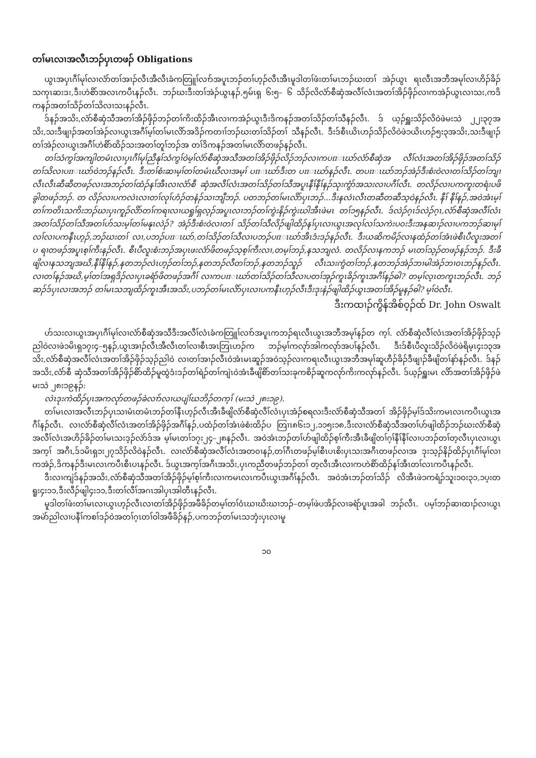တၢ်မၤလၢအလီၤဘၣ်ပှၤတဖၣ် Obligations
ယွၤအပှၤဂီၢ်မုၢ်လၢလံာ်တၢ်အၢၣ်လီၤအီလီၤခံကတြူၢ်လၢာ်အပူၤဘၣ်တၢ်ဟ့ၣ်လီၤအီၤမူဒါတၢ်ဖံးတၢ်မၤဘၣ်ဃးတၢ် အဲၣ်ယွၤ ရၤလီၤအဘီအမုၢ်လၢဟိၣ်ခိၣ်သကုၤဆးဒး,ဒီးဟဲစိာ်အလၤကပီၤနၣ်လီၤ. ဘၣ်ဃးဒီးတၢ်အဲၣ်ယွၤနၣ်,၅မ်ၤရှ ၆း၅– ၆ သိၣ်လိလံာ်စီဆှံအလီၢ်လံၤအတၢ်အိၣ်ဖှိၣ်လၢကအဲၣ်ယွၤလၢသး,ကဒိကနၣ်အတၢ်သိၣ်တၢ်သိလၢသးနၣ်လီၤ.
ဒ်နၣ်အသိး,လံာ်စီဆှံသီအတၢ်အိၣ်ဖှိၣ်ဘၣ်တၢ်ကိးထိၣ်အီၤလၢကအဲၣ်ယွၤဒီးဒိကနၣ်အတၢ်သိၣ်တၢ်သီနၣ်လီၤ. ဒ် ယ့ၣ်ရှူးသိၣ်လိဝဲဖဲမးသဲ ၂၂း၃၇အသိး,သးဒီဖျၢၣ်အတၢ်အဲၣ်လၢယွၤအဂီၢ်မ့ၢ်တၢ်မၤလိာ်အဒိၣ်ကတၢၢ်ဘၣ်ဃးတၢ်သိၣ်တၢ် သီနၣ်လီၤ. ဒီးဒ်စီၤယိၤဟၣ်သိၣ်လိဝဲဖဲ၁ယိၤဟၣ်၅း၃အသိး,သးဒီဖျၢၣ်တၢ်အဲၣ်လၢယွၤအဂီၢ်ဟဲစိာ်ထိၣ်သးအတၢ်တူၢ်ဘၣ်အ တၢ်ဒိကနၣ်အတၢ်မၤလိာ်တဖၣ်နၣ်လီၤ.
တၢ်သံကွၢ်အကျါတမံၤလၢပှၤဂီၢ်မုၢ်ညီနုၢ်သံကွၢ်ဝဲမ့ၢ်လံာ်စီဆှံအသီအတၢ်အိၣ်ဖှိၣ်လိၣ်ဘၣ်လၢကပπၤဃာ်လံာ်စီဆှံအ လီၢ်လံၤအတၢ်အိၣ်ဖှိၣ်အတၢ်သိၣ်တၢ်သိလၢပπၤဃာ်ဝဲဘၣ်နၣ်လီၤ. ဒီးတၢ်စံးဆၢမ့ၢ်တၢ်တမံၤဃီလၢအမ့ၢ် ပπၤဃာ်ဒီးတ ပπၤဃာ်နၣ်လီၤ. တပπၤဃာ်ဘၣ်အဲၣ်ဒီးစံးဝဲလၢတၢ်သိၣ်တၢ်ဘျၢလီၤလီၤဆီဆီတဖၣ်လၢအဘၣ်တၢ်ထံၣ်နၢ်အီၤလၢလံာ်စီ ဆှံအလီၢ်လံၤအတၢ်သိၣ်တၢ်သီအပူၤနီၢ်နီၢ်နၣ်သုးကွံာ်အသးလၢပဂီၢ်လီၤ. တလိၣ်လၢပကကူးတရံးပဖိခွါတဖၣ်ဘၣ်. တ လိၣ်လၢပကလဲၤလၢတၢ်လုၢ်ဟံၣ်တနံၣ်သၢဘျီဘၣ်. ပတဘၣ်တၢ်မၤလိာ်ပှၤဘၣ်...ဒီးနလဲၤလီၤတဆီတဆီသ့ဝဲနၣ်လီၤ. နီၢ် နီၢ်နၣ်,အဝဲအံၤမ့ၢ်တၢ်ကတိၤသကိးဘၣ်ဃးပှၤကူၣ်လိာ်တၢ်ကရၢလၢယရှုၢ်ရှလ့ၣ်အပူၤလၢဘၣ်တၢ်ကွဲးနိၣ်ကွဲးဃါအီၤဖဲမၤ တၢ်၁၅နၣ်လီၤ. ဒ်လဲၣ်ဂ့ၤဒ်လဲၣ်ဂ့ၤ,လံာ်စီဆှံအလီၢ်လံၤအတၢ်သိၣ်တၢ်သီအတၢ်ဟ်သးမ့ၢ်တၢ်မနုၤလဲၣ်? အဲၣ်ဒီးစံးဝဲလၢတၢ် သိၣ်တၢ်သီလိၣ်ဖျါထိၣ်နၢ်ပှၤလၢယွၤအလုၢ်လၢ်သကဲးပ၀းဒီးအနဆၢၣ်လၢပကဘၣ်ဆၢမုၢ်လၢ်လၢပကနီၤဟ့ၣ်,ဘၣ်ဃးတၢ် လၢ,ပဘၣ်ပπၤဃာ်,တၢ်သိၣ်တၢ်သီလၢပဘၣ်ပπၤဃာ်အီၤဒံးဒၣ်နၣ်လီၤ. ဒီးယဆိကမိၣ်လၢနထံၣ်တၢ်အံၤဖဲစီၤပီလူးအတၢ်ပ ရၢတဖၣ်အပူၤစ့ၢ်ကီးနၣ်လီၤ. စီၤပီလူးစံးဘၣ်အပှၤဖးလံာ်ဖိတဖၣ်သ့စ့ၢ်ကီးလၢ,တမ့ၢ်ဘၣ်,နသဘျလံ. တလိၣ်လၢနကဘၣ် မၤတၢ်သ့ၣ်တဖၣ်နၣ်ဘၣ်. ဒီးခီဖျိလၢနသဘျအဃိ,နီၢ်နီၢ်နၣ်,နတဘၣ်လဲၤဟ့ၣ်တၢ်ဘၣ်,နတဘၣ်လီတၢ်ဘၣ်,နတဘၣ်သူၣ် လီၤသးကွံတၢ်ဘၣ်,နတဘၣ်အဲၣ်ဘၢမါအဲၣ်ဘၢဝၤဘၣ်နၣ်လီၤ. လၢတၢ်နၣ်အဃိ,မ့ၢ်တၢ်အရှဒိၣ်လၢပှၤခရံာ်ဖိတဖၣ်အဂီၢ် လၢကပπၤဃာ်တၢ်သိၣ်တၢ်သီလၢပတၢ်အုၣ်ကူၤခိၣ်ကူၤအဂီၢ်နၣ်ဓါ? တမ့ၢ်လ့ၤတကူၤဘၣ်လီၤ. ဘၣ်ဆၣ်ဒ်ပှၤလၢအဘၣ် တၢ်မၤသဘျထိၣ်ကူၤအီၤအသိး,ပဘၣ်တၢ်မၤလိာ်ပှၤလၢပကနီၤဟ့ၣ်လီၤဒီးဒုးနဲၣ်ဖျါထိၣ်ယွၤအတၢ်အိၣ်မူနၣ်ဓါ? မ့ၢ်ဝဲလီၤ.
ဒီးကထၢၣ်ကွိန်အိစ်ဝ့ၣ်ထ် Dr. John Oswalt
ဟ်သးလၢယွၤအပှၤဂီၢ်မုၢ်လၢလံာ်စီဆှံအသီဒီးအလီၢ်လံၤခံကတြူၢ်လၢာ်အပူၤကဘၣ်ရၤလီၤယွၤအဘီအမုၢ်နၣ်တ က့ၢ်. လံာ်စီဆှံလီၢ်လံၤအတၢ်အိၣ်ဖှိၣ်သ့ၣ်ညါဝဲလၢဖဲ၁မိၤရှ၁၇း၄–၅နၣ်,ယွၤအၢၣ်လီၤအီလီၤတၢ်လၢစီၤအၤဘြၤဟၣ်က ဘၣ်မ့ၢ်ကလုာ်အါကလုာ်အပၢ်နၣ်လီၤ. ဒီးဒ်စီၤပီလူးသိၣ်လိဝဲဖဲရိမ့ၤ၄း၁၃အသိး,လံာ်စီဆှံအလီၢ်လံၤအတၢ်အိၣ်ဖှိၣ်သ့ၣ်ညါဝဲ လၢတၢ်အၢၣ်လီၤဝဲအံၤမၤဆူၣ်အဝဲသ့ၣ်လၢကရၤလီၤယွၤအဘီအမုၢ်ဆူဟီၣ်ခိၣ်ဒီဖျၢၣ်ခီဖျိတၢ်နာ်နၣ်လီၤ. ဒ်နၣ်အသိး,လံာ်စီ ဆှံသီအတၢ်အိၣ်ဖှိၣ်စိာ်ထိၣ်မူထွဲဒံးဒၣ်တၢ်ရဲၣ်တၢ်ကျဲၤဝဲအံၤခီဖျိစိာ်တၢ်သးခုကစိၣ်ဆူကလုာ်ကိးကလုာ်နၣ်လီၤ. ဒ်ယ့ၣ်ရှူးမၤ လိာ်အတၢ်အိၣ်ဖှိၣ်ဖဲမးသဲ ၂၈း၁၉နၣ်:
လဲၤဒုးကဲထိၣ်ပှၤအကလုာ်တဖၣ်ခဲလၢာ်လၢယပျဲၢ်ဃဘိၣ်တက့ၢ် (မးသဲ ၂၈း၁၉).
တၢ်မၤလၢအလီၤဘၣ်ပှၤသၢမံၤတမံၤဘၣ်တၢ်နီၤဟ့ၣ်လီၤအီၤခီဖျိလံာ်စီဆှံလီၢ်လံၤပှၤအံၣ်စရလးဒီးလံာ်စီဆှံသီအတၢ် အိၣ်ဖှိၣ်မ့ၢ်ဒ်သိးကမၤလၤကပီၤယွၤအဂီၢ်နၣ်လီၤ. လၢလံာ်စီဆှံလီၢ်လံၤအတၢ်အိၣ်ဖှိၣ်အဂီၢ်နၣ်,ပထံၣ်တၢ်အံၤဖဲစံးထိၣ်ပ တြၢၤ၈၆း၁၂,၁၁၅း၁၈,ဒီးလၢလံာ်စီဆှံသီအတၢ်ဟ်ဖျါထိၣ်ဘၣ်ဃးလံာ်စီဆှံအလီၢ်လံၤအဟိၣ်ခိၣ်တၢ်မၤသးဒ့ၣ်လဲာ်ဒ်အ မ့ၢ်မၤတၢ်၁၇း၂၄–၂၈နၣ်လီၤ. အဝဲအံၤဘၣ်တၢ်ဟ်ဖျါထိၣ်စ့ၢ်ကီးအီၤခီဖျိတၢ်ဂ့ၢ်နီၢ်နီၢ်လၢပဘၣ်တၢ်တ့လီၤပှၤလၢယွၤအက့ၢ် အဂီၤ,ဒ်၁မိၤရှ၁း၂၇သိၣ်လိဝဲနၣ်လီၤ. လၢလံာ်စီဆှံအလီၢ်လံၤအတ၀ၢနၣ်,တၢ်ဂီၤတဖၣ်မ့ၢ်စီၤပၤစိးပှၤသးအဂီၤတဖၣ်လၢအ ဒုးသ့ၣ်နိၣ်ထိၣ်ပှၤဂီၢ်မုၢ်လၢကအဲၣ်,ဒိကနၣ်ဒီးမၤလၤကပီၤစီၤပၤနၣ်လီၤ. ဒ်ယွၤအက့ၢ်အဂီၤအသိး,ပှၤကညီတဖၣ်ဘၣ်တၢ် တ့လီၤအီၤလၢကဟဲစိာ်ထိၣ်နၢ်အီၤတၢ်လၤကပီၤနၣ်လီၤ.
ဒီးလၢကျဲဒ်နၣ်အသိး,လံာ်စီဆှံသီအတၢ်အိၣ်ဖှိၣ်မ့ၢ်စ့ၢ်ကီးလၢကမၤလၤကပီၤယွၤအဂီၢ်နၣ်လီၤ. အဝဲအံၤဘၣ်တၢ်သိၣ် လိအီၤဖဲ၁ကရံၣ်သူး၁ဝး၃၁,၁ပ့းတရူး၄း၁၁,ဒီးလီၣ်ဖျါ၄း၁၁,ဒီးတၢ်လီၢ်အဂၤအါပှၤအါတီၤနၣ်လီၤ.
မူဒါတၢ်ဖံးတၢ်မၤလၢယွၤဟ့ၣ်လီၤလၢတၢ်အိၣ်ဖှိၣ်အဖီခိၣ်တမ့ၢ်တၢ်ဝံၤဃၢဃိးဃၢဘၣ်–တမ့ၢ်ဖဲပအိၣ်လၢခရံာ်ပူၤအခါ ဘၣ်လီၤ. ပမ့ၢ်ဘၣ်ဆၢထၢၣ်လၢယွၤအမဲာ်ညါလၢပနီၢ်ကစၢ်ဒၣ်ဝဲအတၢ်ဂ့ၤတၢ်ဝါအဖီခိၣ်နၣ်,ပကဘၣ်တၢ်မၤသဘှံးပှၤလၢမူ
၁၀